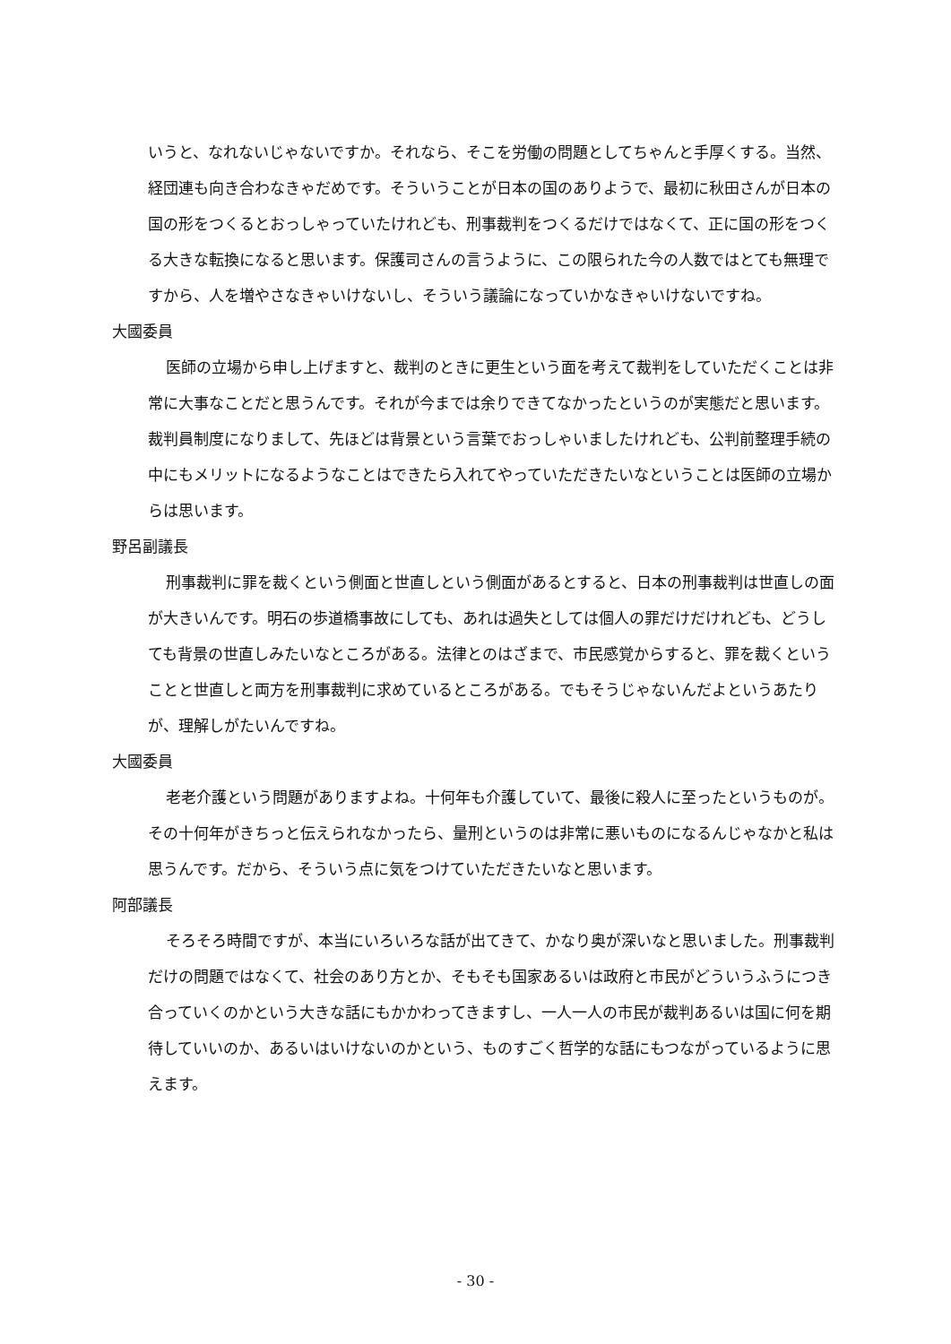いうと、なれないじゃないですか。それなら、そこを労働の問題としてちゃんと手厚くする。当然、経団連も向き合わなきゃだめです。そういうことが日本の国のありようで、最初に秋田さんが日本の国の形をつくるとおっしゃっていたけれども、刑事裁判をつくるだけではなくて、正に国の形をつくる大きな転換になると思います。保護司さんの言うように、この限られた今の人数ではとても無理ですから、人を増やさなきゃいけないし、そういう議論になっていかなきゃいけないですね。
大國委員
医師の立場から申し上げますと、裁判のときに更生という面を考えて裁判をしていただくことは非常に大事なことだと思うんです。それが今までは余りできてなかったというのが実態だと思います。裁判員制度になりまして、先ほどは背景という言葉でおっしゃいましたけれども、公判前整理手続の中にもメリットになるようなことはできたら入れてやっていただきたいなということは医師の立場からは思います。
野呂副議長
刑事裁判に罪を裁くという側面と世直しという側面があるとすると、日本の刑事裁判は世直しの面が大きいんです。明石の歩道橋事故にしても、あれは過失としては個人の罪だけだけれども、どうしても背景の世直しみたいなところがある。法律とのはざまで、市民感覚からすると、罪を裁くということと世直しと両方を刑事裁判に求めているところがある。でもそうじゃないんだよというあたりが、理解しがたいんですね。
大國委員
老老介護という問題がありますよね。十何年も介護していて、最後に殺人に至ったというものが。その十何年がきちっと伝えられなかったら、量刑というのは非常に悪いものになるんじゃなかと私は思うんです。だから、そういう点に気をつけていただきたいなと思います。
阿部議長
そろそろ時間ですが、本当にいろいろな話が出てきて、かなり奥が深いなと思いました。刑事裁判だけの問題ではなくて、社会のあり方とか、そもそも国家あるいは政府と市民がどういうふうにつき合っていくのかという大きな話にもかかわってきますし、一人一人の市民が裁判あるいは国に何を期待していいのか、あるいはいけないのかという、ものすごく哲学的な話にもつながっているように思えます。
- 30 -